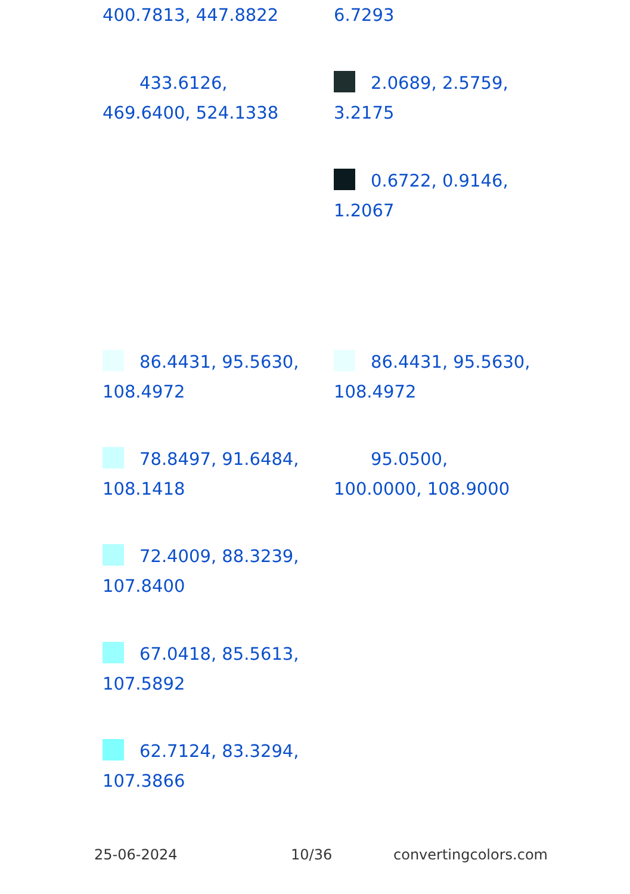400.7813, 447.8822 6.7293
433.6126, 469.6400, 524.1338
2.0689, 2.5759, 3.2175
0.6722, 0.9146, 1.2067
86.4431, 95.5630, 108.4972
86.4431, 95.5630, 108.4972
78.8497, 91.6484, 108.1418
95.0500, 100.0000, 108.9000
72.4009, 88.3239, 107.8400
67.0418, 85.5613, 107.5892
62.7124, 83.3294, 107.3866
25-06-2024 10/36 convertingcolors.com